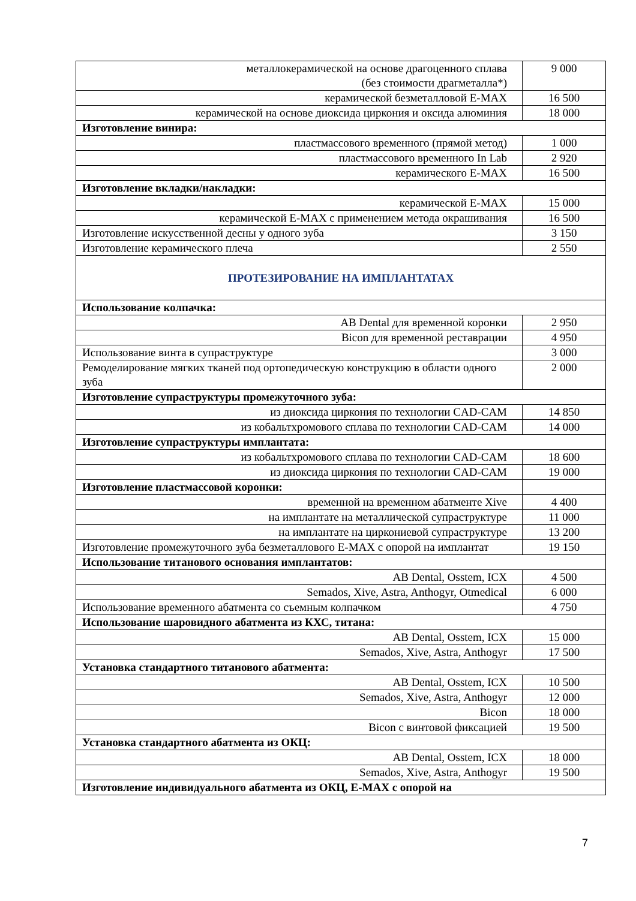| металлокерамической на основе драгоценного сплава (без стоимости драгметалла*) | 9 000 |
| керамической безметалловой E-MAX | 16 500 |
| керамической на основе диоксида циркония и оксида алюминия | 18 000 |
| Изготовление винира: | |
| пластмассового временного (прямой метод) | 1 000 |
| пластмассового временного In Lab | 2 920 |
| керамического E-MAX | 16 500 |
| Изготовление вкладки/накладки: | |
| керамической E-MAX | 15 000 |
| керамической E-MAX с применением метода окрашивания | 16 500 |
| Изготовление искусственной десны у одного зуба | 3 150 |
| Изготовление керамического плеча | 2 550 |
| ПРОТЕЗИРОВАНИЕ НА ИМПЛАНТАТАХ | |
| Использование колпачка: | |
| AB Dental для временной коронки | 2 950 |
| Bicon для временной реставрации | 4 950 |
| Использование винта в супраструктуре | 3 000 |
| Ремоделирование мягких тканей под ортопедическую конструкцию в области одного зуба | 2 000 |
| Изготовление супраструктуры промежуточного зуба: | |
| из диоксида циркония по технологии CAD-CAM | 14 850 |
| из кобальтхромового сплава по технологии CAD-CAM | 14 000 |
| Изготовление супраструктуры имплантата: | |
| из кобальтхромового сплава по технологии CAD-CAM | 18 600 |
| из диоксида циркония по технологии CAD-CAM | 19 000 |
| Изготовление пластмассовой коронки: | |
| временной на временном абатменте Xive | 4 400 |
| на имплантате на металлической супраструктуре | 11 000 |
| на имплантате на циркониевой супраструктуре | 13 200 |
| Изготовление промежуточного зуба безметаллового E-MAX с опорой на имплантат | 19 150 |
| Использование титанового основания имплантатов: | |
| AB Dental, Osstem, ICX | 4 500 |
| Semados, Xive, Astra, Anthogyr, Otmedical | 6 000 |
| Использование временного абатмента со съемным колпачком | 4 750 |
| Использование шаровидного абатмента из КХС, титана: | |
| AB Dental, Osstem, ICX | 15 000 |
| Semados, Xive, Astra, Anthogyr | 17 500 |
| Установка стандартного титанового абатмента: | |
| AB Dental, Osstem, ICX | 10 500 |
| Semados, Xive, Astra, Anthogyr | 12 000 |
| Bicon | 18 000 |
| Bicon с винтовой фиксацией | 19 500 |
| Установка стандартного абатмента из ОКЦ: | |
| AB Dental, Osstem, ICX | 18 000 |
| Semados, Xive, Astra, Anthogyr | 19 500 |
| Изготовление индивидуального абатмента из ОКЦ, E-MAX с опорой на | |
7